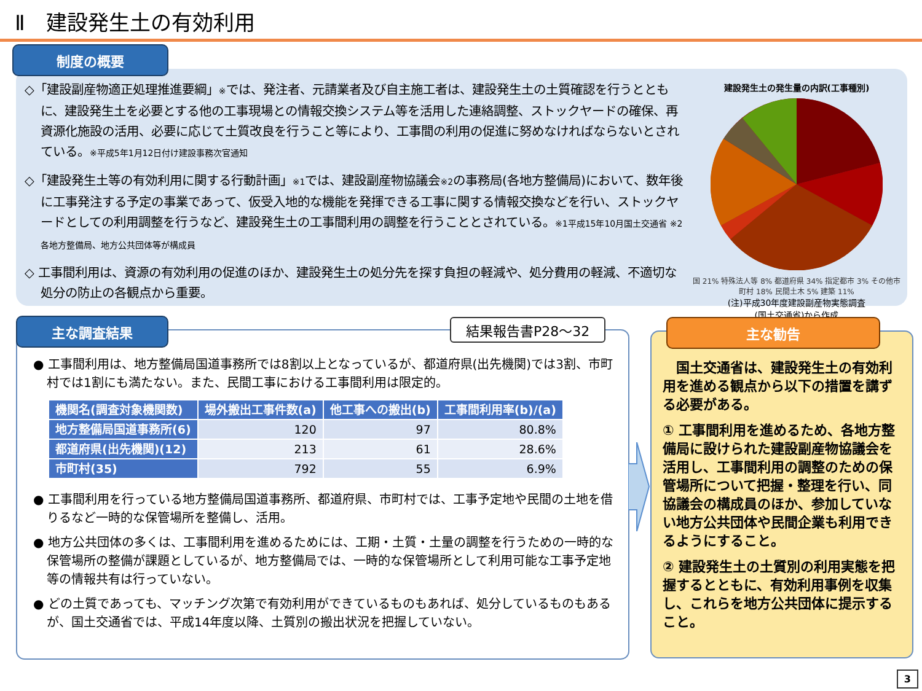Ⅱ　建設発生土の有効利用
制度の概要
◇「建設副産物適正処理推進要綱」※では、発注者、元請業者及び自主施工者は、建設発生土の土質確認を行うとともに、建設発生土を必要とする他の工事現場との情報交換システム等を活用した連絡調整、ストックヤードの確保、再資源化施設の活用、必要に応じて土質改良を行うこと等により、工事間の利用の促進に努めなければならないとされている。※平成5年1月12日付け建設事務次官通知
◇「建設発生土等の有効利用に関する行動計画」※1では、建設副産物協議会※2の事務局(各地方整備局)において、数年後に工事発注する予定の事業であって、仮受入地的な機能を発揮できる工事に関する情報交換などを行い、ストックヤードとしての利用調整を行うなど、建設発生土の工事間利用の調整を行うこととされている。※1平成15年10月国土交通省 ※2各地方整備局、地方公共団体等が構成員
◇ 工事間利用は、資源の有効利用の促進のほか、建設発生土の処分先を探す負担の軽減や、処分費用の軽減、不適切な処分の防止の各観点から重要。
建設発生土の発生量の内訳(工事種別)
国 21% 特殊法人等 8% 都道府県 34% 指定都市 3% その他市町村 18% 民間土木 5% 建築 11%
(注)平成30年度建設副産物実態調査
(国土交通省)から作成
主な調査結果 結果報告書P28～32
● 工事間利用は、地方整備局国道事務所では8割以上となっているが、都道府県(出先機関)では3割、市町村では1割にも満たない。また、民間工事における工事間利用は限定的。
| 機関名(調査対象機関数) | 場外搬出工事件数(a) | 他工事への搬出(b) | 工事間利用率(b)/(a) |
| --- | --- | --- | --- |
| 地方整備局国道事務所(6) | 120 | 97 | 80.8% |
| 都道府県(出先機関)(12) | 213 | 61 | 28.6% |
| 市町村(35) | 792 | 55 | 6.9% |
● 工事間利用を行っている地方整備局国道事務所、都道府県、市町村では、工事予定地や民間の土地を借りるなど一時的な保管場所を整備し、活用。
● 地方公共団体の多くは、工事間利用を進めるためには、工期・土質・土量の調整を行うための一時的な保管場所の整備が課題としているが、地方整備局では、一時的な保管場所として利用可能な工事予定地等の情報共有は行っていない。
● どの土質であっても、マッチング次第で有効利用ができているものもあれば、処分しているものもあるが、国土交通省では、平成14年度以降、土質別の搬出状況を把握していない。
主な勧告
　国土交通省は、建設発生土の有効利用を進める観点から以下の措置を講ずる必要がある。
① 工事間利用を進めるため、各地方整備局に設けられた建設副産物協議会を活用し、工事間利用の調整のための保管場所について把握・整理を行い、同協議会の構成員のほか、参加していない地方公共団体や民間企業も利用できるようにすること。
② 建設発生土の土質別の利用実態を把握するとともに、有効利用事例を収集し、これらを地方公共団体に提示すること。
3